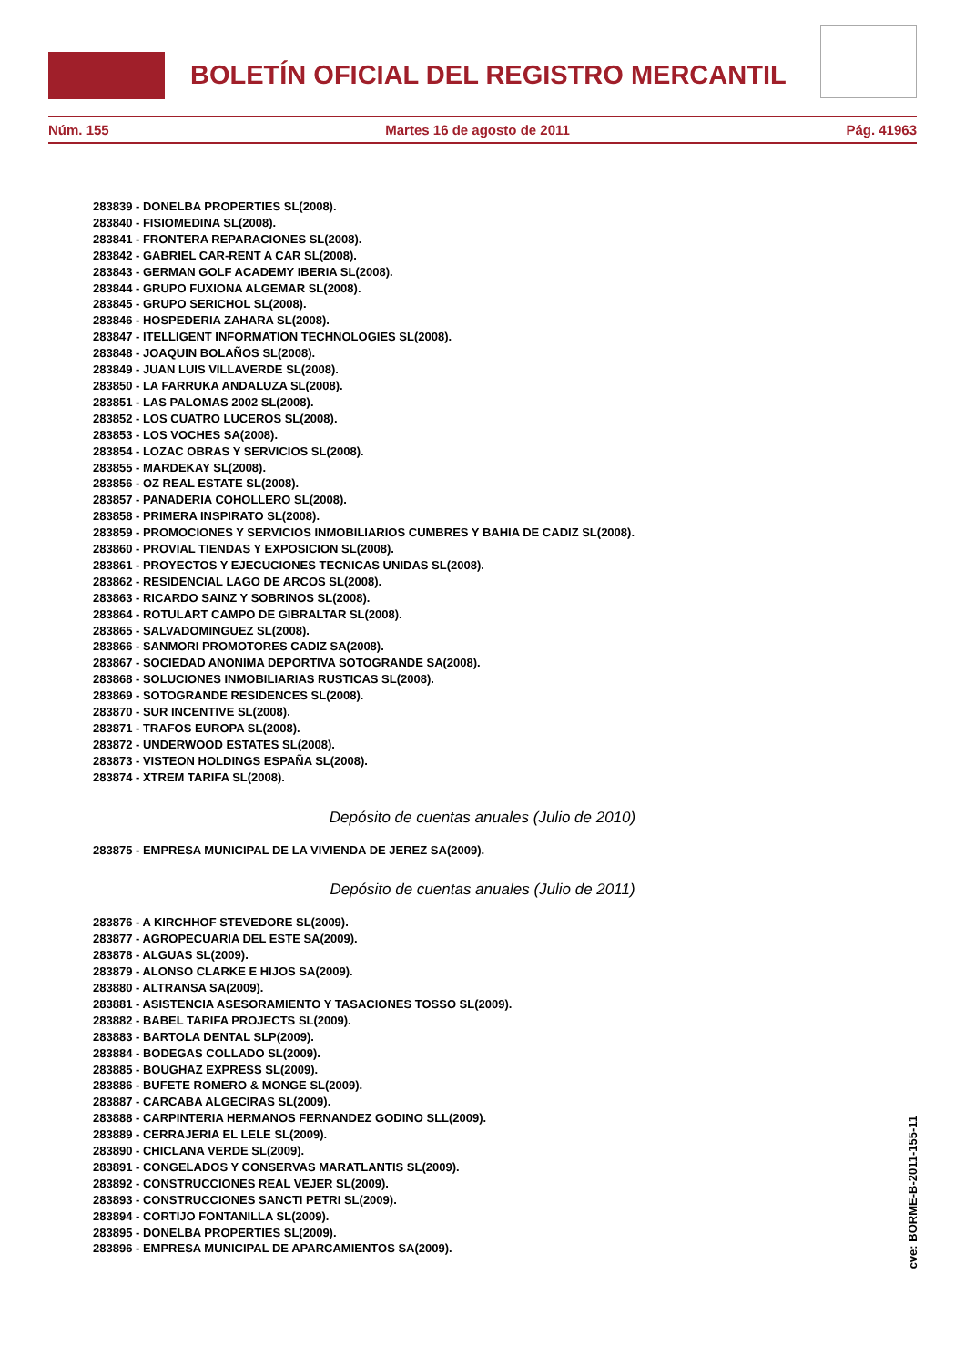BOLETÍN OFICIAL DEL REGISTRO MERCANTIL
Núm. 155 Martes 16 de agosto de 2011 Pág. 41963
283839 - DONELBA PROPERTIES SL(2008).
283840 - FISIOMEDINA SL(2008).
283841 - FRONTERA REPARACIONES SL(2008).
283842 - GABRIEL CAR-RENT A CAR SL(2008).
283843 - GERMAN GOLF ACADEMY IBERIA SL(2008).
283844 - GRUPO FUXIONA ALGEMAR SL(2008).
283845 - GRUPO SERICHOL SL(2008).
283846 - HOSPEDERIA ZAHARA SL(2008).
283847 - ITELLIGENT INFORMATION TECHNOLOGIES SL(2008).
283848 - JOAQUIN BOLAÑOS SL(2008).
283849 - JUAN LUIS VILLAVERDE SL(2008).
283850 - LA FARRUKA ANDALUZA SL(2008).
283851 - LAS PALOMAS 2002 SL(2008).
283852 - LOS CUATRO LUCEROS SL(2008).
283853 - LOS VOCHES SA(2008).
283854 - LOZAC OBRAS Y SERVICIOS SL(2008).
283855 - MARDEKAY SL(2008).
283856 - OZ REAL ESTATE SL(2008).
283857 - PANADERIA COHOLLERO SL(2008).
283858 - PRIMERA INSPIRATO SL(2008).
283859 - PROMOCIONES Y SERVICIOS INMOBILIARIOS CUMBRES Y BAHIA DE CADIZ SL(2008).
283860 - PROVIAL TIENDAS Y EXPOSICION SL(2008).
283861 - PROYECTOS Y EJECUCIONES TECNICAS UNIDAS SL(2008).
283862 - RESIDENCIAL LAGO DE ARCOS SL(2008).
283863 - RICARDO SAINZ Y SOBRINOS SL(2008).
283864 - ROTULART CAMPO DE GIBRALTAR SL(2008).
283865 - SALVADOMINGUEZ SL(2008).
283866 - SANMORI PROMOTORES CADIZ SA(2008).
283867 - SOCIEDAD ANONIMA DEPORTIVA SOTOGRANDE SA(2008).
283868 - SOLUCIONES INMOBILIARIAS RUSTICAS SL(2008).
283869 - SOTOGRANDE RESIDENCES SL(2008).
283870 - SUR INCENTIVE SL(2008).
283871 - TRAFOS EUROPA SL(2008).
283872 - UNDERWOOD ESTATES SL(2008).
283873 - VISTEON HOLDINGS ESPAÑA SL(2008).
283874 - XTREM TARIFA SL(2008).
Depósito de cuentas anuales (Julio de 2010)
283875 - EMPRESA MUNICIPAL DE LA VIVIENDA DE JEREZ SA(2009).
Depósito de cuentas anuales (Julio de 2011)
283876 - A KIRCHHOF STEVEDORE SL(2009).
283877 - AGROPECUARIA DEL ESTE SA(2009).
283878 - ALGUAS SL(2009).
283879 - ALONSO CLARKE E HIJOS SA(2009).
283880 - ALTRANSA SA(2009).
283881 - ASISTENCIA ASESORAMIENTO Y TASACIONES TOSSO SL(2009).
283882 - BABEL TARIFA PROJECTS SL(2009).
283883 - BARTOLA DENTAL SLP(2009).
283884 - BODEGAS COLLADO SL(2009).
283885 - BOUGHAZ EXPRESS SL(2009).
283886 - BUFETE ROMERO & MONGE SL(2009).
283887 - CARCABA ALGECIRAS SL(2009).
283888 - CARPINTERIA HERMANOS FERNANDEZ GODINO SLL(2009).
283889 - CERRAJERIA EL LELE SL(2009).
283890 - CHICLANA VERDE SL(2009).
283891 - CONGELADOS Y CONSERVAS MARATLANTIS SL(2009).
283892 - CONSTRUCCIONES REAL VEJER SL(2009).
283893 - CONSTRUCCIONES SANCTI PETRI SL(2009).
283894 - CORTIJO FONTANILLA SL(2009).
283895 - DONELBA PROPERTIES SL(2009).
283896 - EMPRESA MUNICIPAL DE APARCAMIENTOS SA(2009).
cve: BORME-B-2011-155-11